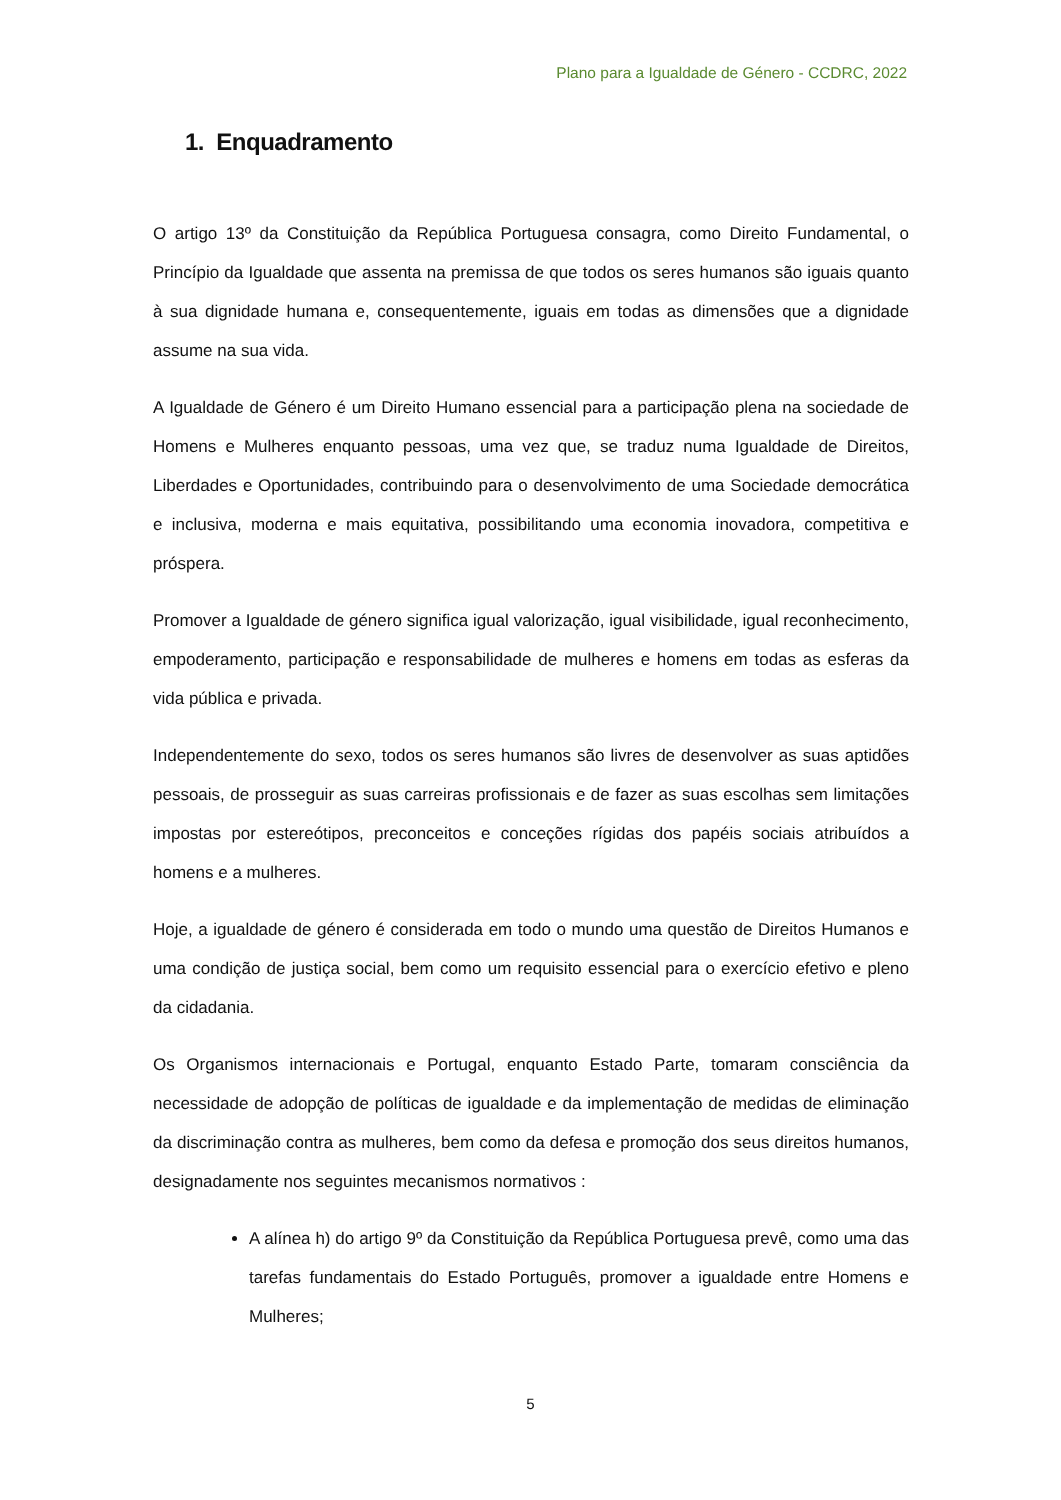Plano para a Igualdade de Género - CCDRC, 2022
1. Enquadramento
O artigo 13º da Constituição da República Portuguesa consagra, como Direito Fundamental, o Princípio da Igualdade que assenta na premissa de que todos os seres humanos são iguais quanto à sua dignidade humana e, consequentemente, iguais em todas as dimensões que a dignidade assume na sua vida.
A Igualdade de Género é um Direito Humano essencial para a participação plena na sociedade de Homens e Mulheres enquanto pessoas, uma vez que, se traduz numa Igualdade de Direitos, Liberdades e Oportunidades, contribuindo para o desenvolvimento de uma Sociedade democrática e inclusiva, moderna e mais equitativa, possibilitando uma economia inovadora, competitiva e próspera.
Promover a Igualdade de género significa igual valorização, igual visibilidade, igual reconhecimento, empoderamento, participação e responsabilidade de mulheres e homens em todas as esferas da vida pública e privada.
Independentemente do sexo, todos os seres humanos são livres de desenvolver as suas aptidões pessoais, de prosseguir as suas carreiras profissionais e de fazer as suas escolhas sem limitações impostas por estereótipos, preconceitos e conceções rígidas dos papéis sociais atribuídos a homens e a mulheres.
Hoje, a igualdade de género é considerada em todo o mundo uma questão de Direitos Humanos e uma condição de justiça social, bem como um requisito essencial para o exercício efetivo e pleno da cidadania.
Os Organismos internacionais e Portugal, enquanto Estado Parte, tomaram consciência da necessidade de adopção de políticas de igualdade e da implementação de medidas de eliminação da discriminação contra as mulheres, bem como da defesa e promoção dos seus direitos humanos, designadamente nos seguintes mecanismos normativos :
A alínea h) do artigo 9º da Constituição da República Portuguesa prevê, como uma das tarefas fundamentais do Estado Português, promover a igualdade entre Homens e Mulheres;
5